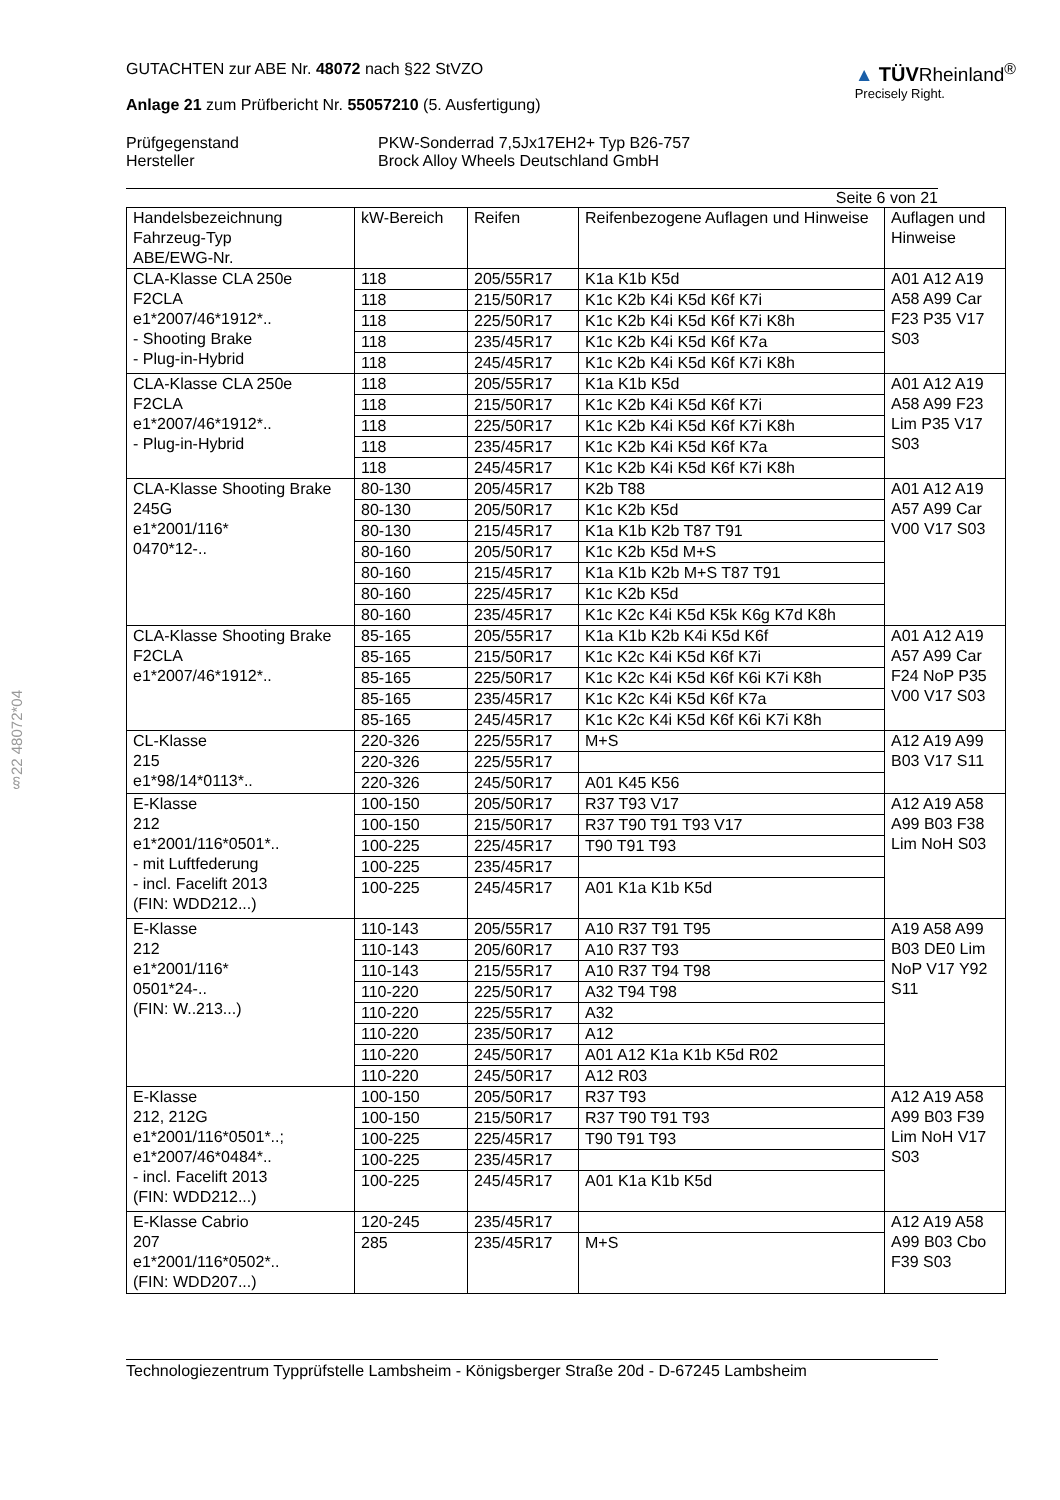§22 48072*04
GUTACHTEN zur ABE Nr. 48072 nach §22 StVZO
Anlage 21 zum Prüfbericht Nr. 55057210 (5. Ausfertigung)
▲ TÜVRheinland<sup>®</sup>
Precisely Right.
Prüfgegenstand
Hersteller
PKW-Sonderrad 7,5Jx17EH2+ Typ B26-757
Brock Alloy Wheels Deutschland GmbH
Seite 6 von 21
| Handelsbezeichnung Fahrzeug-Typ ABE/EWG-Nr. | kW-Bereich | Reifen | Reifenbezogene Auflagen und Hinweise | Auflagen und Hinweise |
| CLA-Klasse CLA 250e F2CLA e1*2007/46*1912*.. - Shooting Brake - Plug-in-Hybrid | 118 | 205/55R17 | K1a K1b K5d | A01 A12 A19 A58 A99 Car F23 P35 V17 S03 |
| | 118 | 215/50R17 | K1c K2b K4i K5d K6f K7i | |
| | 118 | 225/50R17 | K1c K2b K4i K5d K6f K7i K8h | |
| | 118 | 235/45R17 | K1c K2b K4i K5d K6f K7a | |
| | 118 | 245/45R17 | K1c K2b K4i K5d K6f K7i K8h | |
| CLA-Klasse CLA 250e F2CLA e1*2007/46*1912*.. - Plug-in-Hybrid | 118 | 205/55R17 | K1a K1b K5d | A01 A12 A19 A58 A99 F23 Lim P35 V17 S03 |
| | 118 | 215/50R17 | K1c K2b K4i K5d K6f K7i | |
| | 118 | 225/50R17 | K1c K2b K4i K5d K6f K7i K8h | |
| | 118 | 235/45R17 | K1c K2b K4i K5d K6f K7a | |
| | 118 | 245/45R17 | K1c K2b K4i K5d K6f K7i K8h | |
| CLA-Klasse Shooting Brake 245G e1*2001/116* 0470*12-.. | 80-130 | 205/45R17 | K2b T88 | A01 A12 A19 A57 A99 Car V00 V17 S03 |
| | 80-130 | 205/50R17 | K1c K2b K5d | |
| | 80-130 | 215/45R17 | K1a K1b K2b T87 T91 | |
| | 80-160 | 205/50R17 | K1c K2b K5d M+S | |
| | 80-160 | 215/45R17 | K1a K1b K2b M+S T87 T91 | |
| | 80-160 | 225/45R17 | K1c K2b K5d | |
| | 80-160 | 235/45R17 | K1c K2c K4i K5d K5k K6g K7d K8h | |
| CLA-Klasse Shooting Brake F2CLA e1*2007/46*1912*.. | 85-165 | 205/55R17 | K1a K1b K2b K4i K5d K6f | A01 A12 A19 A57 A99 Car F24 NoP P35 V00 V17 S03 |
| | 85-165 | 215/50R17 | K1c K2c K4i K5d K6f K7i | |
| | 85-165 | 225/50R17 | K1c K2c K4i K5d K6f K6i K7i K8h | |
| | 85-165 | 235/45R17 | K1c K2c K4i K5d K6f K7a | |
| | 85-165 | 245/45R17 | K1c K2c K4i K5d K6f K6i K7i K8h | |
| CL-Klasse 215 e1*98/14*0113*.. | 220-326 | 225/55R17 | M+S | A12 A19 A99 B03 V17 S11 |
| | 220-326 | 225/55R17 | | |
| | 220-326 | 245/50R17 | A01 K45 K56 | |
| E-Klasse 212 e1*2001/116*0501*.. - mit Luftfederung - incl. Facelift 2013 (FIN: WDD212...) | 100-150 | 205/50R17 | R37 T93 V17 | A12 A19 A58 A99 B03 F38 Lim NoH S03 |
| | 100-150 | 215/50R17 | R37 T90 T91 T93 V17 | |
| | 100-225 | 225/45R17 | T90 T91 T93 | |
| | 100-225 | 235/45R17 | | |
| | 100-225 | 245/45R17 | A01 K1a K1b K5d | |
| E-Klasse 212 e1*2001/116* 0501*24-.. (FIN: W..213...) | 110-143 | 205/55R17 | A10 R37 T91 T95 | A19 A58 A99 B03 DE0 Lim NoP V17 Y92 S11 |
| | 110-143 | 205/60R17 | A10 R37 T93 | |
| | 110-143 | 215/55R17 | A10 R37 T94 T98 | |
| | 110-220 | 225/50R17 | A32 T94 T98 | |
| | 110-220 | 225/55R17 | A32 | |
| | 110-220 | 235/50R17 | A12 | |
| | 110-220 | 245/50R17 | A01 A12 K1a K1b K5d R02 | |
| | 110-220 | 245/50R17 | A12 R03 | |
| E-Klasse 212, 212G e1*2001/116*0501*..; e1*2007/46*0484*.. - incl. Facelift 2013 (FIN: WDD212...) | 100-150 | 205/50R17 | R37 T93 | A12 A19 A58 A99 B03 F39 Lim NoH V17 S03 |
| | 100-150 | 215/50R17 | R37 T90 T91 T93 | |
| | 100-225 | 225/45R17 | T90 T91 T93 | |
| | 100-225 | 235/45R17 | | |
| | 100-225 | 245/45R17 | A01 K1a K1b K5d | |
| E-Klasse Cabrio 207 e1*2001/116*0502*.. (FIN: WDD207...) | 120-245 | 235/45R17 | | A12 A19 A58 A99 B03 Cbo F39 S03 |
| | 285 | 235/45R17 | M+S | |
Technologiezentrum Typprüfstelle Lambsheim - Königsberger Straße 20d - D-67245 Lambsheim